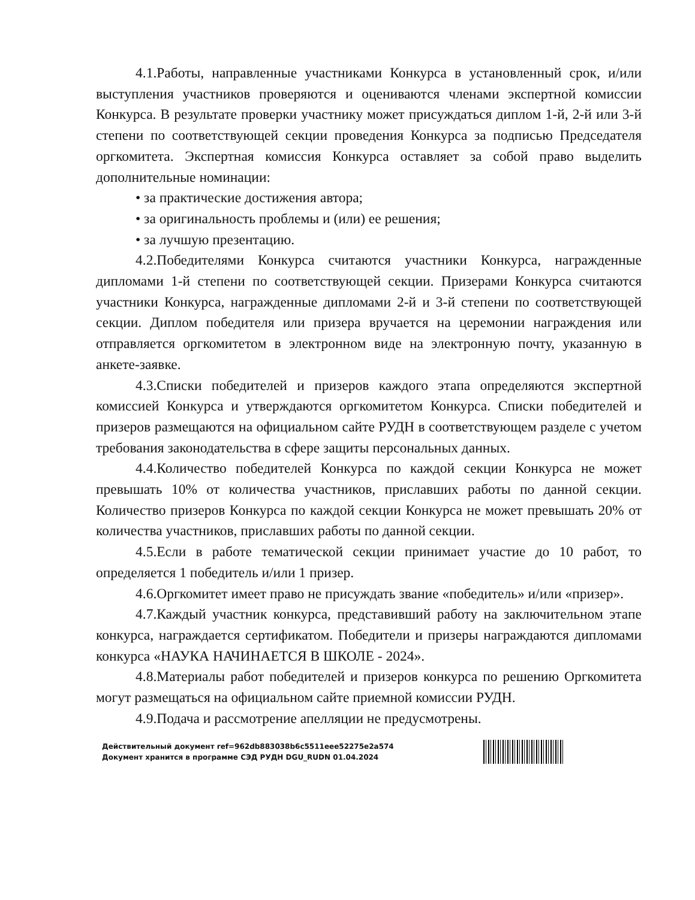4.1.Работы, направленные участниками Конкурса в установленный срок, и/или выступления участников проверяются и оцениваются членами экспертной комиссии Конкурса. В результате проверки участнику может присуждаться диплом 1-й, 2-й или 3-й степени по соответствующей секции проведения Конкурса за подписью Председателя оргкомитета. Экспертная комиссия Конкурса оставляет за собой право выделить дополнительные номинации:
• за практические достижения автора;
• за оригинальность проблемы и (или) ее решения;
• за лучшую презентацию.
4.2.Победителями Конкурса считаются участники Конкурса, награжденные дипломами 1-й степени по соответствующей секции. Призерами Конкурса считаются участники Конкурса, награжденные дипломами 2-й и 3-й степени по соответствующей секции. Диплом победителя или призера вручается на церемонии награждения или отправляется оргкомитетом в электронном виде на электронную почту, указанную в анкете-заявке.
4.3.Списки победителей и призеров каждого этапа определяются экспертной комиссией Конкурса и утверждаются оргкомитетом Конкурса. Списки победителей и призеров размещаются на официальном сайте РУДН в соответствующем разделе с учетом требования законодательства в сфере защиты персональных данных.
4.4.Количество победителей Конкурса по каждой секции Конкурса не может превышать 10% от количества участников, приславших работы по данной секции. Количество призеров Конкурса по каждой секции Конкурса не может превышать 20% от количества участников, приславших работы по данной секции.
4.5.Если в работе тематической секции принимает участие до 10 работ, то определяется 1 победитель и/или 1 призер.
4.6.Оргкомитет имеет право не присуждать звание «победитель» и/или «призер».
4.7.Каждый участник конкурса, представивший работу на заключительном этапе конкурса, награждается сертификатом. Победители и призеры награждаются дипломами конкурса «НАУКА НАЧИНАЕТСЯ В ШКОЛЕ - 2024».
4.8.Материалы работ победителей и призеров конкурса по решению Оргкомитета могут размещаться на официальном сайте приемной комиссии РУДН.
4.9.Подача и рассмотрение апелляции не предусмотрены.
Действительный документ ref=962db883038b6c5511eee52275e2a574
Документ хранится в программе СЭД РУДН DGU_RUDN 01.04.2024